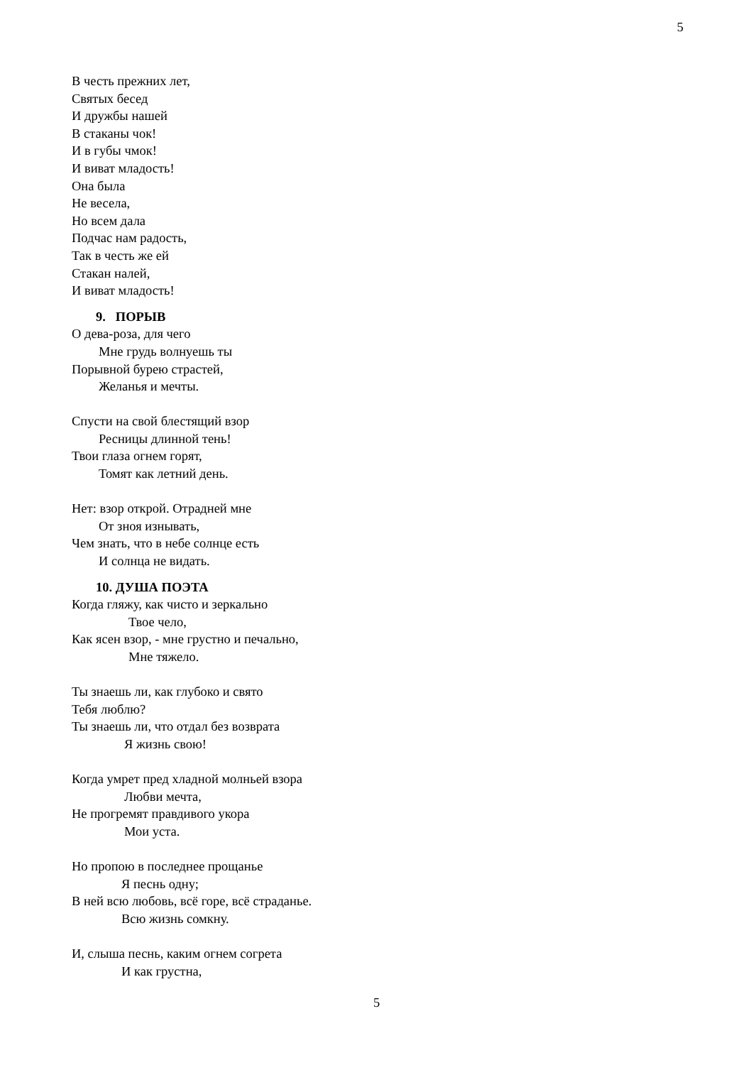5
В честь прежних лет,
Святых бесед
И дружбы нашей
В стаканы чок!
И в губы чмок!
И виват младость!
Она была
Не весела,
Но всем дала
Подчас нам радость,
Так в честь же ей
Стакан налей,
И виват младость!
9. ПОРЫВ
О дева-роза, для чего
Мне грудь волнуешь ты
Порывной бурею страстей,
Желанья и мечты.
Спусти на свой блестящий взор
Ресницы длинной тень!
Твои глаза огнем горят,
Томят как летний день.
Нет: взор открой. Отрадней мне
От зноя изнывать,
Чем знать, что в небе солнце есть
И солнца не видать.
10. ДУША ПОЭТА
Когда гляжу, как чисто и зеркально
Твое чело,
Как ясен взор, - мне грустно и печально,
Мне тяжело.
Ты знаешь ли, как глубоко и свято
Тебя люблю?
Ты знаешь ли, что отдал без возврата
Я жизнь свою!
Когда умрет пред хладной молньей взора
Любви мечта,
Не прогремят правдивого укора
Мои уста.
Но пропою в последнее прощанье
Я песнь одну;
В ней всю любовь, всё горе, всё страданье.
Всю жизнь сомкну.
И, слыша песнь, каким огнем согрета
И как грустна,
5